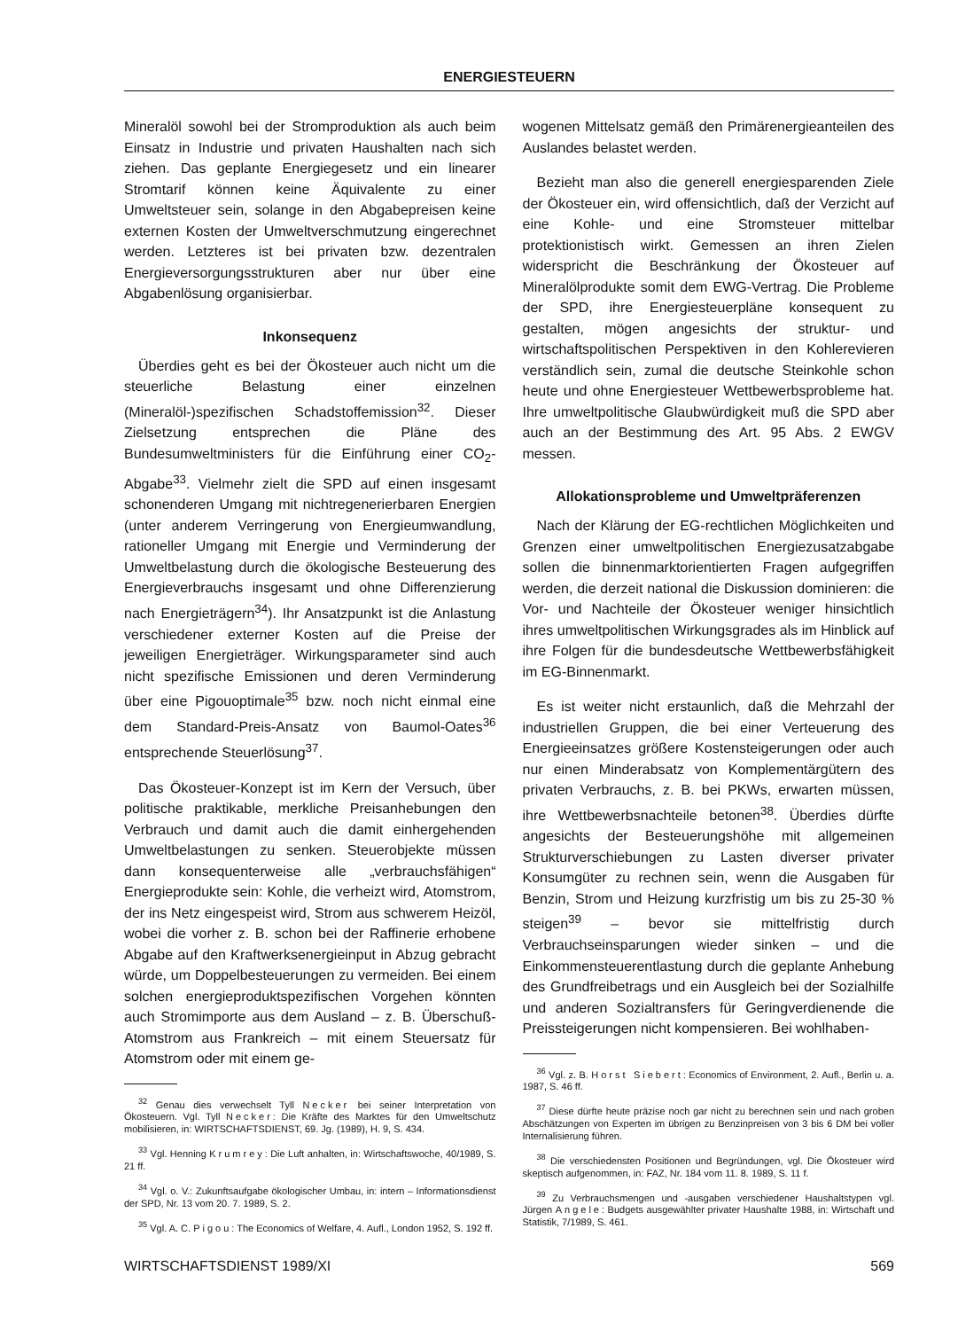ENERGIESTEUERN
Mineralöl sowohl bei der Stromproduktion als auch beim Einsatz in Industrie und privaten Haushalten nach sich ziehen. Das geplante Energiegesetz und ein linearer Stromtarif können keine Äquivalente zu einer Umweltsteuer sein, solange in den Abgabepreisen keine externen Kosten der Umweltverschmutzung eingerechnet werden. Letzteres ist bei privaten bzw. dezentralen Energieversorgungsstrukturen aber nur über eine Abgabenlösung organisierbar.
Inkonsequenz
Überdies geht es bei der Ökosteuer auch nicht um die steuerliche Belastung einer einzelnen (Mineralöl-)spezifischen Schadstoffemission<sup>32</sup>. Dieser Zielsetzung entsprechen die Pläne des Bundesumweltministers für die Einführung einer CO<sub>2</sub>-Abgabe<sup>33</sup>. Vielmehr zielt die SPD auf einen insgesamt schonenderen Umgang mit nichtregenerierbaren Energien (unter anderem Verringerung von Energieumwandlung, rationeller Umgang mit Energie und Verminderung der Umweltbelastung durch die ökologische Besteuerung des Energieverbrauchs insgesamt und ohne Differenzierung nach Energieträgern<sup>34</sup>). Ihr Ansatzpunkt ist die Anlastung verschiedener externer Kosten auf die Preise der jeweiligen Energieträger. Wirkungsparameter sind auch nicht spezifische Emissionen und deren Verminderung über eine Pigouoptimale<sup>35</sup> bzw. noch nicht einmal eine dem Standard-Preis-Ansatz von Baumol-Oates<sup>36</sup> entsprechende Steuerlösung<sup>37</sup>.
Das Ökosteuer-Konzept ist im Kern der Versuch, über politische praktikable, merkliche Preisanhebungen den Verbrauch und damit auch die damit einhergehenden Umweltbelastungen zu senken. Steuerobjekte müssen dann konsequenterweise alle „verbrauchsfähigen“ Energieprodukte sein: Kohle, die verheizt wird, Atomstrom, der ins Netz eingespeist wird, Strom aus schwerem Heizöl, wobei die vorher z. B. schon bei der Raffinerie erhobene Abgabe auf den Kraftwerksenergieinput in Abzug gebracht würde, um Doppelbesteuerungen zu vermeiden. Bei einem solchen energieproduktspezifischen Vorgehen könnten auch Stromimporte aus dem Ausland – z. B. Überschuß-Atomstrom aus Frankreich – mit einem Steuersatz für Atomstrom oder mit einem ge-
<sup>32</sup> Genau dies verwechselt Tyll Necker bei seiner Interpretation von Ökosteuern. Vgl. Tyll Necker: Die Kräfte des Marktes für den Umweltschutz mobilisieren, in: WIRTSCHAFTSDIENST, 69. Jg. (1989), H. 9, S. 434.
<sup>33</sup> Vgl. Henning Krumrey: Die Luft anhalten, in: Wirtschaftswoche, 40/1989, S. 21 ff.
<sup>34</sup> Vgl. o. V.: Zukunftsaufgabe ökologischer Umbau, in: intern – Informationsdienst der SPD, Nr. 13 vom 20. 7. 1989, S. 2.
<sup>35</sup> Vgl. A. C. Pigou: The Economics of Welfare, 4. Aufl., London 1952, S. 192 ff.
wogenen Mittelsatz gemäß den Primärenergieanteilen des Auslandes belastet werden.
Bezieht man also die generell energiesparenden Ziele der Ökosteuer ein, wird offensichtlich, daß der Verzicht auf eine Kohle- und eine Stromsteuer mittelbar protektionistisch wirkt. Gemessen an ihren Zielen widerspricht die Beschränkung der Ökosteuer auf Mineralölprodukte somit dem EWG-Vertrag. Die Probleme der SPD, ihre Energiesteuerpläne konsequent zu gestalten, mögen angesichts der struktur- und wirtschaftspolitischen Perspektiven in den Kohlerevieren verständlich sein, zumal die deutsche Steinkohle schon heute und ohne Energiesteuer Wettbewerbsprobleme hat. Ihre umweltpolitische Glaubwürdigkeit muß die SPD aber auch an der Bestimmung des Art. 95 Abs. 2 EWGV messen.
Allokationsprobleme und Umweltpräferenzen
Nach der Klärung der EG-rechtlichen Möglichkeiten und Grenzen einer umweltpolitischen Energiezusatzabgabe sollen die binnenmarktorientierten Fragen aufgegriffen werden, die derzeit national die Diskussion dominieren: die Vor- und Nachteile der Ökosteuer weniger hinsichtlich ihres umweltpolitischen Wirkungsgrades als im Hinblick auf ihre Folgen für die bundesdeutsche Wettbewerbsfähigkeit im EG-Binnenmarkt.
Es ist weiter nicht erstaunlich, daß die Mehrzahl der industriellen Gruppen, die bei einer Verteuerung des Energieeinsatzes größere Kostensteigerungen oder auch nur einen Minderabsatz von Komplementärgütern des privaten Verbrauchs, z. B. bei PKWs, erwarten müssen, ihre Wettbewerbsnachteile betonen<sup>38</sup>. Überdies dürfte angesichts der Besteuerungshöhe mit allgemeinen Strukturverschiebungen zu Lasten diverser privater Konsumgüter zu rechnen sein, wenn die Ausgaben für Benzin, Strom und Heizung kurzfristig um bis zu 25-30 % steigen<sup>39</sup> – bevor sie mittelfristig durch Verbrauchseinsparungen wieder sinken – und die Einkommensteuerentlastung durch die geplante Anhebung des Grundfreibetrags und ein Ausgleich bei der Sozialhilfe und anderen Sozialtransfers für Geringverdienende die Preissteigerungen nicht kompensieren. Bei wohlhaben-
<sup>36</sup> Vgl. z. B. Horst Siebert: Economics of Environment, 2. Aufl., Berlin u. a. 1987, S. 46 ff.
<sup>37</sup> Diese dürfte heute präzise noch gar nicht zu berechnen sein und nach groben Abschätzungen von Experten im übrigen zu Benzinpreisen von 3 bis 6 DM bei voller Internalisierung führen.
<sup>38</sup> Die verschiedensten Positionen und Begründungen, vgl. Die Ökosteuer wird skeptisch aufgenommen, in: FAZ, Nr. 184 vom 11. 8. 1989, S. 11 f.
<sup>39</sup> Zu Verbrauchsmengen und -ausgaben verschiedener Haushaltstypen vgl. Jürgen Angele: Budgets ausgewählter privater Haushalte 1988, in: Wirtschaft und Statistik, 7/1989, S. 461.
WIRTSCHAFTSDIENST 1989/XI 569